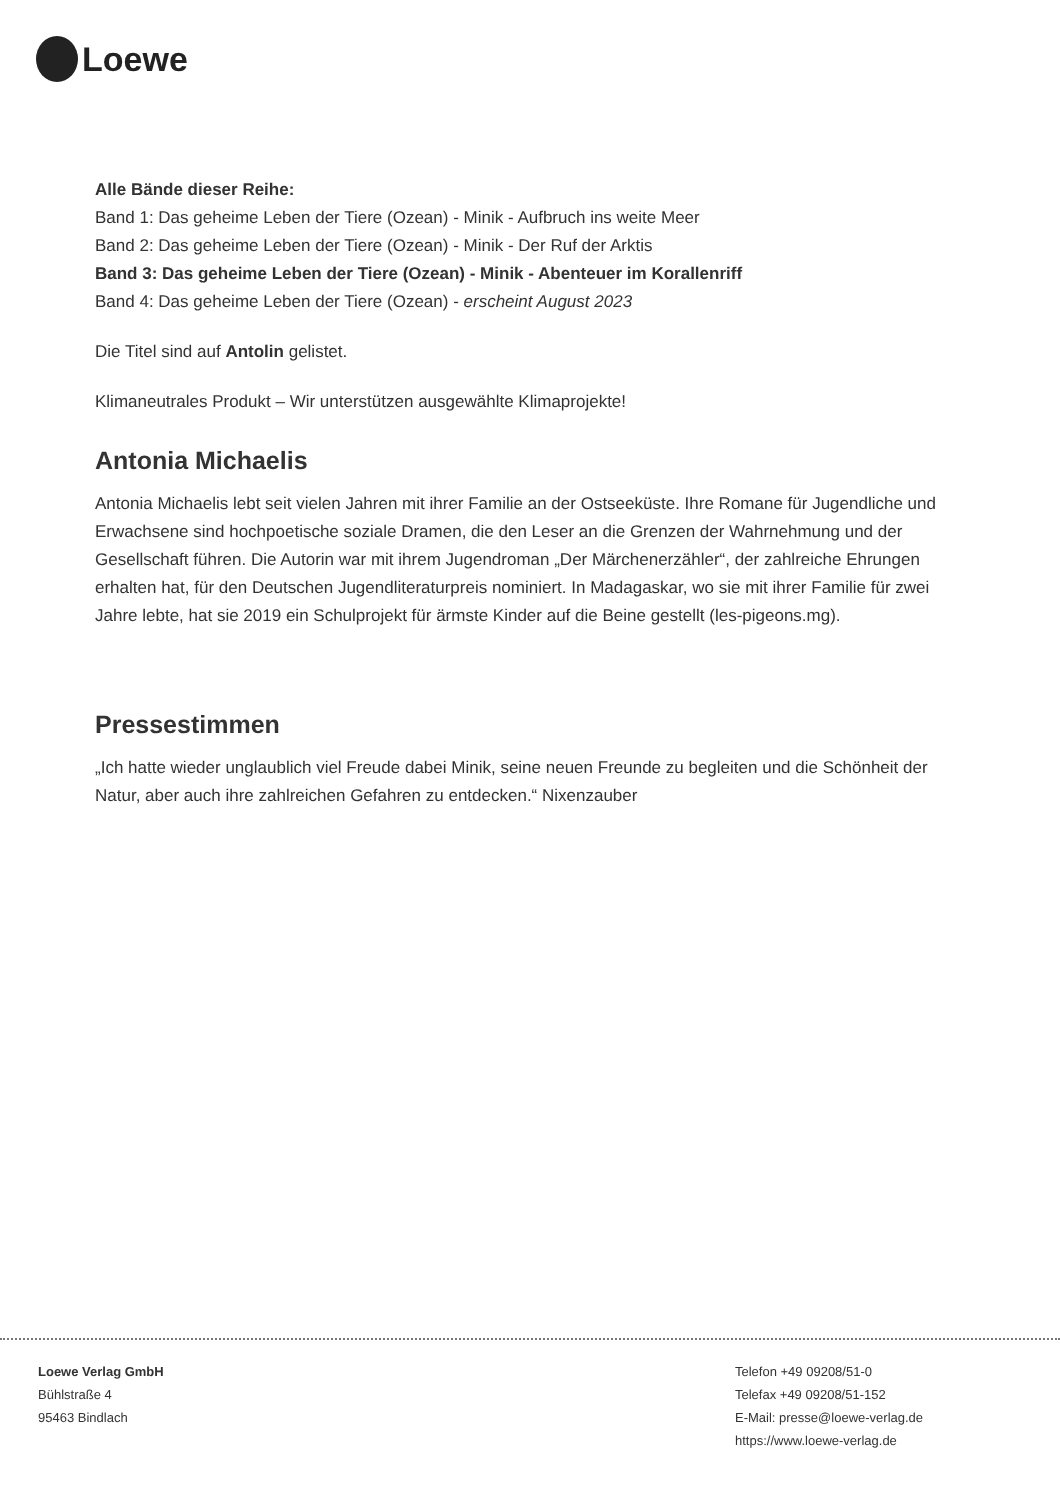Loewe
Alle Bände dieser Reihe:
Band 1: Das geheime Leben der Tiere (Ozean) - Minik - Aufbruch ins weite Meer
Band 2: Das geheime Leben der Tiere (Ozean) - Minik - Der Ruf der Arktis
Band 3: Das geheime Leben der Tiere (Ozean) - Minik - Abenteuer im Korallenriff
Band 4: Das geheime Leben der Tiere (Ozean) - erscheint August 2023
Die Titel sind auf Antolin gelistet.
Klimaneutrales Produkt – Wir unterstützen ausgewählte Klimaprojekte!
Antonia Michaelis
Antonia Michaelis lebt seit vielen Jahren mit ihrer Familie an der Ostseeküste. Ihre Romane für Jugendliche und Erwachsene sind hochpoetische soziale Dramen, die den Leser an die Grenzen der Wahrnehmung und der Gesellschaft führen. Die Autorin war mit ihrem Jugendroman „Der Märchenerzähler“, der zahlreiche Ehrungen erhalten hat, für den Deutschen Jugendliteraturpreis nominiert. In Madagaskar, wo sie mit ihrer Familie für zwei Jahre lebte, hat sie 2019 ein Schulprojekt für ärmste Kinder auf die Beine gestellt (les-pigeons.mg).
Pressestimmen
„Ich hatte wieder unglaublich viel Freude dabei Minik, seine neuen Freunde zu begleiten und die Schönheit der Natur, aber auch ihre zahlreichen Gefahren zu entdecken.“ Nixenzauber
Loewe Verlag GmbH
Bühlstraße 4
95463 Bindlach
Telefon +49 09208/51-0
Telefax +49 09208/51-152
E-Mail: presse@loewe-verlag.de
https://www.loewe-verlag.de